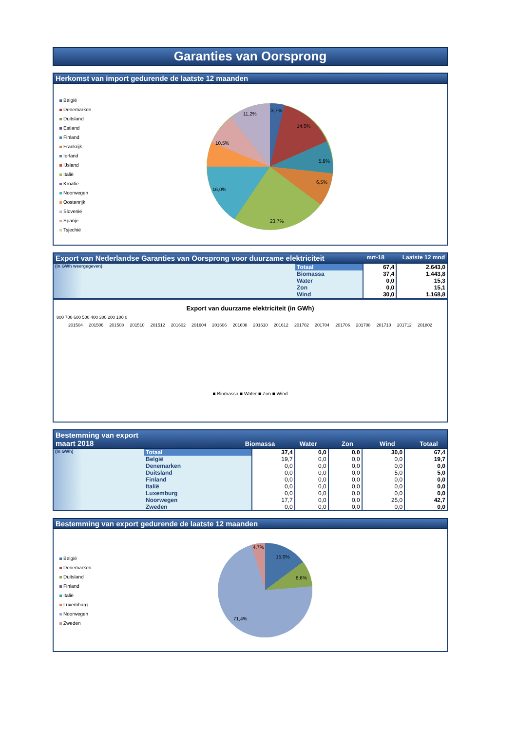Garanties van Oorsprong
Herkomst van import gedurende de laatste 12 maanden
België
Denemarken
Duitsland
Estland
Finland
Frankrijk
Ierland
IJsland
Italië
Kroatië
Noorwegen
Oostenrijk
Slovenië
Spanje
Tsjechië
3,7%
14,5%
5,8%
6,5%
23,7%
16,0%
10,5%
11,2%
Export van Nederlandse Garanties van Oorsprong voor duurzame elektriciteit mrt-18 Laatste 12 mnd
| (In GWh weergegeven) | Totaal | 67,4 | 2.643,0 |
| | Biomassa | 37,4 | 1.443,8 |
| | Water | 0,0 | 15,3 |
| | Zon | 0,0 | 15,1 |
| | Wind | 30,0 | 1.168,8 |
Export van duurzame elektriciteit (in GWh)
800 700 600 500 400 300 200 100 0
201504 201506 201508 201510 201512 201602 201604 201606 201608 201610 201612 201702 201704 201706 201708 201710 201712 201802
■ Biomassa ■ Water ■ Zon ■ Wind
Bestemming van export
maart 2018 Biomassa Water Zon Wind Totaal
| (In GWh) | Totaal | 37,4 | 0,0 | 0,0 | 30,0 | 67,4 |
| | België | 19,7 | 0,0 | 0,0 | 0,0 | 19,7 |
| | Denemarken | 0,0 | 0,0 | 0,0 | 0,0 | 0,0 |
| | Duitsland | 0,0 | 0,0 | 0,0 | 5,0 | 5,0 |
| | Finland | 0,0 | 0,0 | 0,0 | 0,0 | 0,0 |
| | Italië | 0,0 | 0,0 | 0,0 | 0,0 | 0,0 |
| | Luxemburg | 0,0 | 0,0 | 0,0 | 0,0 | 0,0 |
| | Noorwegen | 17,7 | 0,0 | 0,0 | 25,0 | 42,7 |
| | Zweden | 0,0 | 0,0 | 0,0 | 0,0 | 0,0 |
Bestemming van export gedurende de laatste 12 maanden
België
Denemarken
Duitsland
Finland
Italië
Luxemburg
Noorwegen
Zweden
15,0%
8,6%
4,7%
71,4%